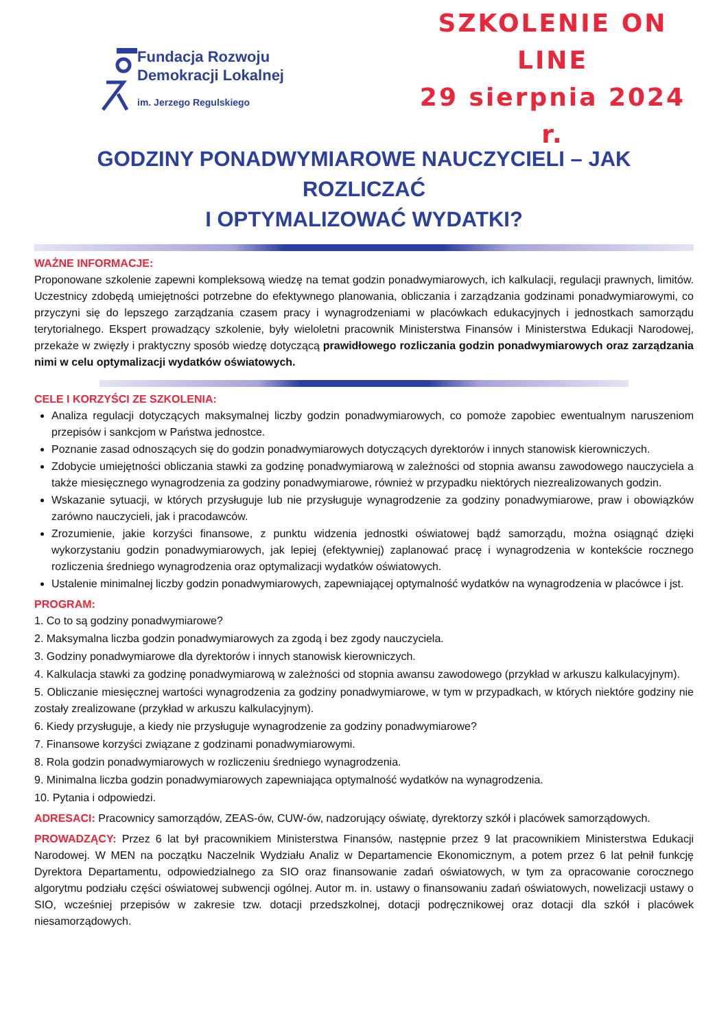Fundacja Rozwoju
Demokracji Lokalnej
im. Jerzego Regulskiego
SZKOLENIE ON LINE
29 sierpnia 2024 r.
GODZINY PONADWYMIAROWE NAUCZYCIELI – JAK ROZLICZAĆ
I OPTYMALIZOWAĆ WYDATKI?
WAŻNE INFORMACJE:
Proponowane szkolenie zapewni kompleksową wiedzę na temat godzin ponadwymiarowych, ich kalkulacji, regulacji prawnych, limitów. Uczestnicy zdobędą umiejętności potrzebne do efektywnego planowania, obliczania i zarządzania godzinami ponadwymiarowymi, co przyczyni się do lepszego zarządzania czasem pracy i wynagrodzeniami w placówkach edukacyjnych i jednostkach samorządu terytorialnego. Ekspert prowadzący szkolenie, były wieloletni pracownik Ministerstwa Finansów i Ministerstwa Edukacji Narodowej, przekaże w zwięzły i praktyczny sposób wiedzę dotyczącą prawidłowego rozliczania godzin ponadwymiarowych oraz zarządzania nimi w celu optymalizacji wydatków oświatowych.
CELE I KORZYŚCI ZE SZKOLENIA:
Analiza regulacji dotyczących maksymalnej liczby godzin ponadwymiarowych, co pomoże zapobiec ewentualnym naruszeniom przepisów i sankcjom w Państwa jednostce.
Poznanie zasad odnoszących się do godzin ponadwymiarowych dotyczących dyrektorów i innych stanowisk kierowniczych.
Zdobycie umiejętności obliczania stawki za godzinę ponadwymiarową w zależności od stopnia awansu zawodowego nauczyciela a także miesięcznego wynagrodzenia za godziny ponadwymiarowe, również w przypadku niektórych niezrealizowanych godzin.
Wskazanie sytuacji, w których przysługuje lub nie przysługuje wynagrodzenie za godziny ponadwymiarowe, praw i obowiązków zarówno nauczycieli, jak i pracodawców.
Zrozumienie, jakie korzyści finansowe, z punktu widzenia jednostki oświatowej bądź samorządu, można osiągnąć dzięki wykorzystaniu godzin ponadwymiarowych, jak lepiej (efektywniej) zaplanować pracę i wynagrodzenia w kontekście rocznego rozliczenia średniego wynagrodzenia oraz optymalizacji wydatków oświatowych.
Ustalenie minimalnej liczby godzin ponadwymiarowych, zapewniającej optymalność wydatków na wynagrodzenia w placówce i jst.
PROGRAM:
1. Co to są godziny ponadwymiarowe?
2. Maksymalna liczba godzin ponadwymiarowych za zgodą i bez zgody nauczyciela.
3. Godziny ponadwymiarowe dla dyrektorów i innych stanowisk kierowniczych.
4. Kalkulacja stawki za godzinę ponadwymiarową w zależności od stopnia awansu zawodowego (przykład w arkuszu kalkulacyjnym).
5. Obliczanie miesięcznej wartości wynagrodzenia za godziny ponadwymiarowe, w tym w przypadkach, w których niektóre godziny nie zostały zrealizowane (przykład w arkuszu kalkulacyjnym).
6. Kiedy przysługuje, a kiedy nie przysługuje wynagrodzenie za godziny ponadwymiarowe?
7. Finansowe korzyści związane z godzinami ponadwymiarowymi.
8. Rola godzin ponadwymiarowych w rozliczeniu średniego wynagrodzenia.
9. Minimalna liczba godzin ponadwymiarowych zapewniająca optymalność wydatków na wynagrodzenia.
10. Pytania i odpowiedzi.
ADRESACI: Pracownicy samorządów, ZEAS-ów, CUW-ów, nadzorujący oświatę, dyrektorzy szkół i placówek samorządowych.
PROWADZĄCY: Przez 6 lat był pracownikiem Ministerstwa Finansów, następnie przez 9 lat pracownikiem Ministerstwa Edukacji Narodowej. W MEN na początku Naczelnik Wydziału Analiz w Departamencie Ekonomicznym, a potem przez 6 lat pełnił funkcję Dyrektora Departamentu, odpowiedzialnego za SIO oraz finansowanie zadań oświatowych, w tym za opracowanie corocznego algorytmu podziału części oświatowej subwencji ogólnej. Autor m. in. ustawy o finansowaniu zadań oświatowych, nowelizacji ustawy o SIO, wcześniej przepisów w zakresie tzw. dotacji przedszkolnej, dotacji podręcznikowej oraz dotacji dla szkół i placówek niesamorządowych.